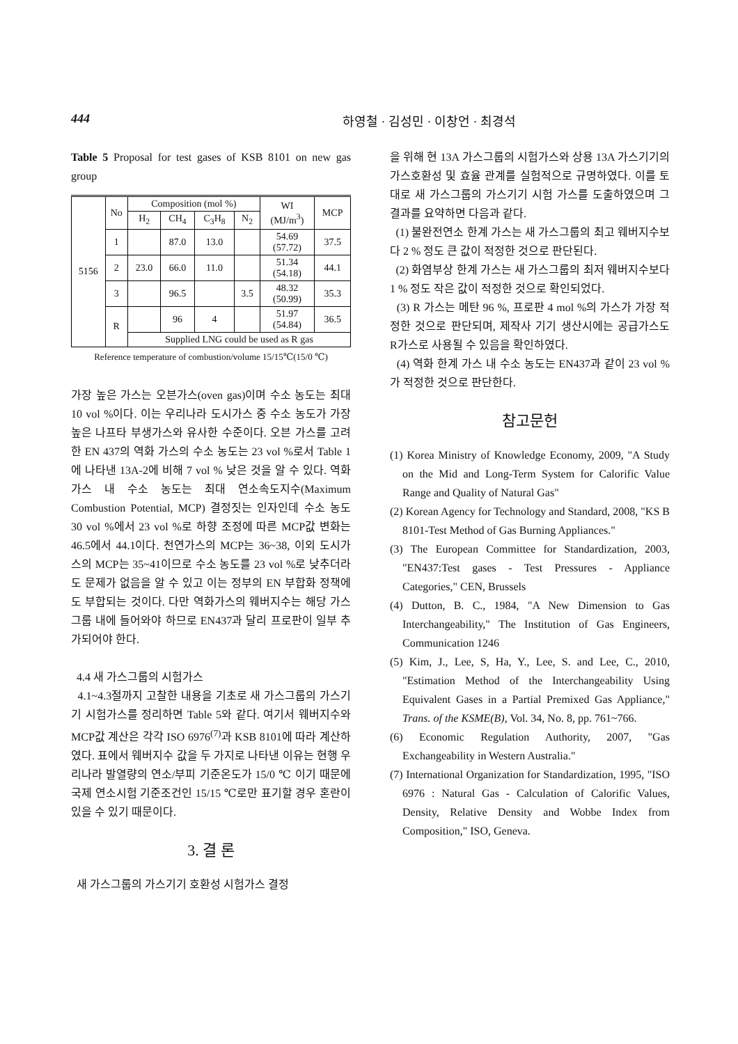444 하영철 · 김성민 · 이창언 · 최경석
Table 5 Proposal for test gases of KSB 8101 on new gas group
| 5156 | No | Composition (mol %) | | | | WI (MJ/m<sup>3</sup>) | MCP |
| | | H<sub>2</sub> | CH<sub>4</sub> | C<sub>3</sub>H<sub>8</sub> | N<sub>2</sub> | | |
| | 1 | | 87.0 | 13.0 | | 54.69 (57.72) | 37.5 |
| | 2 | 23.0 | 66.0 | 11.0 | | 51.34 (54.18) | 44.1 |
| | 3 | | 96.5 | | 3.5 | 48.32 (50.99) | 35.3 |
| | R | | 96 | 4 | | 51.97 (54.84) | 36.5 |
| | | Supplied LNG could be used as R gas | | | | | |
Reference temperature of combustion/volume 15/15℃(15/0 ℃)
가장 높은 가스는 오븐가스(oven gas)이며 수소 농도는 최대 10 vol %이다. 이는 우리나라 도시가스 중 수소 농도가 가장 높은 나프타 부생가스와 유사한 수준이다. 오븐 가스를 고려한 EN 437의 역화 가스의 수소 농도는 23 vol %로서 Table 1에 나타낸 13A-2에 비해 7 vol % 낮은 것을 알 수 있다. 역화 가스 내 수소 농도는 최대 연소속도지수(Maximum Combustion Potential, MCP) 결정짓는 인자인데 수소 농도 30 vol %에서 23 vol %로 하향 조정에 따른 MCP값 변화는 46.5에서 44.1이다. 천연가스의 MCP는 36~38, 이외 도시가스의 MCP는 35~41이므로 수소 농도를 23 vol %로 낮추더라도 문제가 없음을 알 수 있고 이는 정부의 EN 부합화 정책에도 부합되는 것이다. 다만 역화가스의 웨버지수는 해당 가스그룹 내에 들어와야 하므로 EN437과 달리 프로판이 일부 추가되어야 한다.
4.4 새 가스그룹의 시험가스
4.1~4.3절까지 고찰한 내용을 기초로 새 가스그룹의 가스기기 시험가스를 정리하면 Table 5와 같다. 여기서 웨버지수와 MCP값 계산은 각각 ISO 6976<sup>(7)</sup>과 KSB 8101에 따라 계산하였다. 표에서 웨버지수 값을 두 가지로 나타낸 이유는 현행 우리나라 발열량의 연소/부피 기준온도가 15/0 ℃ 이기 때문에 국제 연소시험 기준조건인 15/15 ℃로만 표기할 경우 혼란이 있을 수 있기 때문이다.
3. 결 론
새 가스그룹의 가스기기 호환성 시험가스 결정
을 위해 현 13A 가스그룹의 시험가스와 상용 13A 가스기기의 가스호환성 및 효율 관계를 실험적으로 규명하였다. 이를 토대로 새 가스그룹의 가스기기 시험 가스를 도출하였으며 그 결과를 요약하면 다음과 같다.
(1) 불완전연소 한계 가스는 새 가스그룹의 최고 웨버지수보다 2 % 정도 큰 값이 적정한 것으로 판단된다.
(2) 화염부상 한계 가스는 새 가스그룹의 최저 웨버지수보다 1 % 정도 작은 값이 적정한 것으로 확인되었다.
(3) R 가스는 메탄 96 %, 프로판 4 mol %의 가스가 가장 적정한 것으로 판단되며, 제작사 기기 생산시에는 공급가스도 R가스로 사용될 수 있음을 확인하였다.
(4) 역화 한계 가스 내 수소 농도는 EN437과 같이 23 vol %가 적정한 것으로 판단한다.
참고문헌
(1) Korea Ministry of Knowledge Economy, 2009, "A Study on the Mid and Long-Term System for Calorific Value Range and Quality of Natural Gas"
(2) Korean Agency for Technology and Standard, 2008, "KS B 8101-Test Method of Gas Burning Appliances."
(3) The European Committee for Standardization, 2003, "EN437:Test gases - Test Pressures - Appliance Categories," CEN, Brussels
(4) Dutton, B. C., 1984, "A New Dimension to Gas Interchangeability," The Institution of Gas Engineers, Communication 1246
(5) Kim, J., Lee, S, Ha, Y., Lee, S. and Lee, C., 2010, "Estimation Method of the Interchangeability Using Equivalent Gases in a Partial Premixed Gas Appliance," Trans. of the KSME(B), Vol. 34, No. 8, pp. 761~766.
(6) Economic Regulation Authority, 2007, "Gas Exchangeability in Western Australia."
(7) International Organization for Standardization, 1995, "ISO 6976 : Natural Gas - Calculation of Calorific Values, Density, Relative Density and Wobbe Index from Composition," ISO, Geneva.